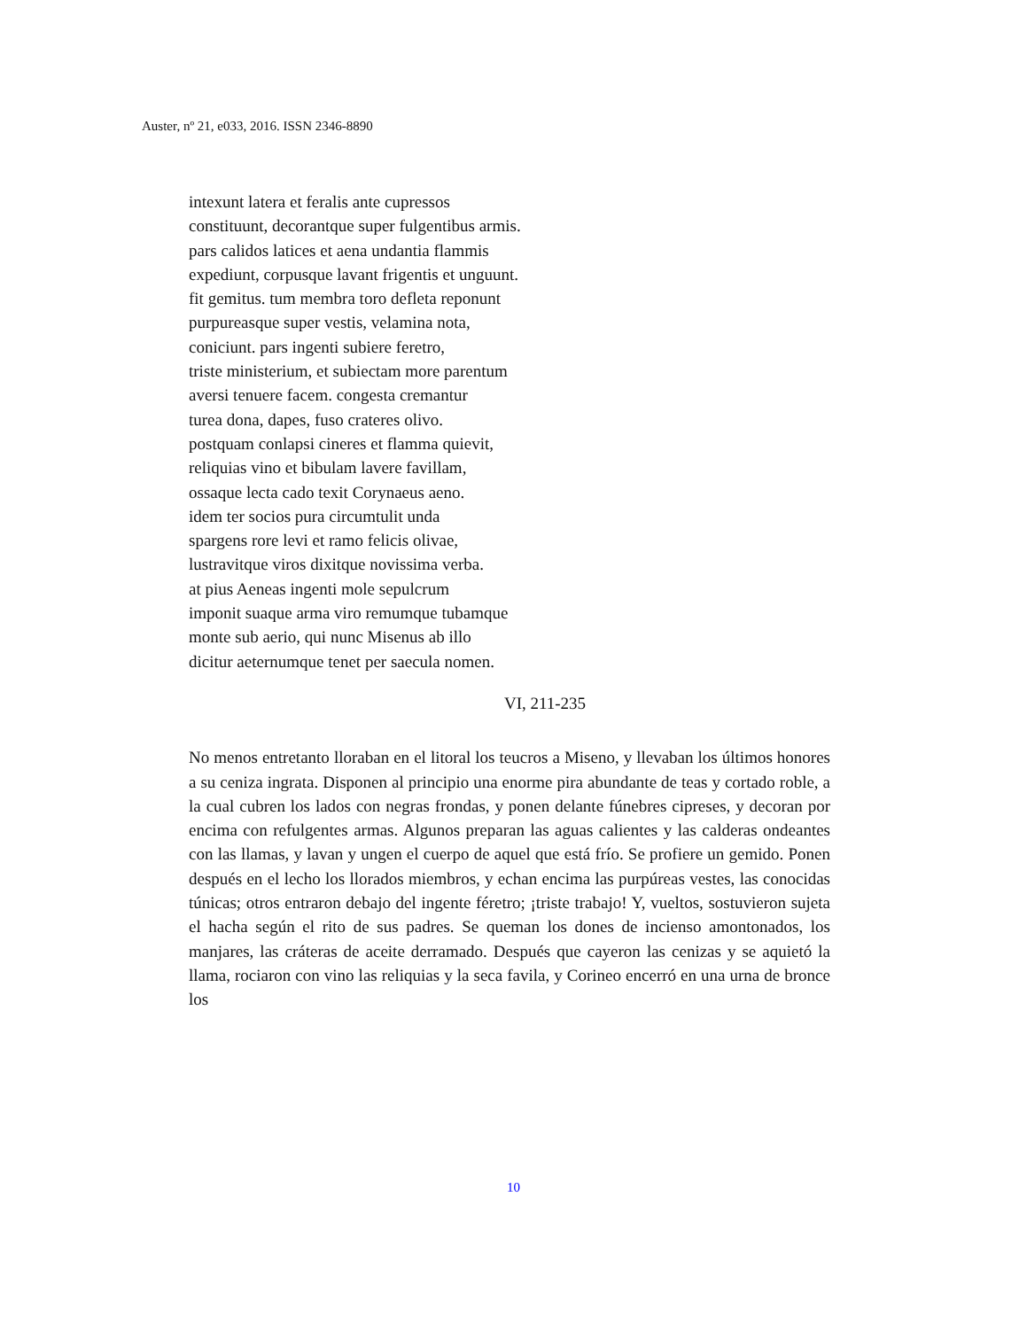Auster, nº 21, e033, 2016. ISSN 2346-8890
intexunt latera et feralis ante cupressos
constituunt, decorantque super fulgentibus armis.
pars calidos latices et aena undantia flammis
expediunt, corpusque lavant frigentis et unguunt.
fit gemitus. tum membra toro defleta reponunt
purpureasque super vestis, velamina nota,
coniciunt. pars ingenti subiere feretro,
triste ministerium, et subiectam more parentum
aversi tenuere facem. congesta cremantur
turea dona, dapes, fuso crateres olivo.
postquam conlapsi cineres et flamma quievit,
reliquias vino et bibulam lavere favillam,
ossaque lecta cado texit Corynaeus aeno.
idem ter socios pura circumtulit unda
spargens rore levi et ramo felicis olivae,
lustravitque viros dixitque novissima verba.
at pius Aeneas ingenti mole sepulcrum
imponit suaque arma viro remumque tubamque
monte sub aerio, qui nunc Misenus ab illo
dicitur aeternumque tenet per saecula nomen.
VI, 211-235
No menos entretanto lloraban en el litoral los teucros a Miseno, y llevaban los últimos honores a su ceniza ingrata. Disponen al principio una enorme pira abundante de teas y cortado roble, a la cual cubren los lados con negras frondas, y ponen delante fúnebres cipreses, y decoran por encima con refulgentes armas. Algunos preparan las aguas calientes y las calderas ondeantes con las llamas, y lavan y ungen el cuerpo de aquel que está frío. Se profiere un gemido. Ponen después en el lecho los llorados miembros, y echan encima las purpúreas vestes, las conocidas túnicas; otros entraron debajo del ingente féretro; ¡triste trabajo! Y, vueltos, sostuvieron sujeta el hacha según el rito de sus padres. Se queman los dones de incienso amontonados, los manjares, las cráteras de aceite derramado. Después que cayeron las cenizas y se aquietó la llama, rociaron con vino las reliquias y la seca favila, y Corineo encerró en una urna de bronce los
10